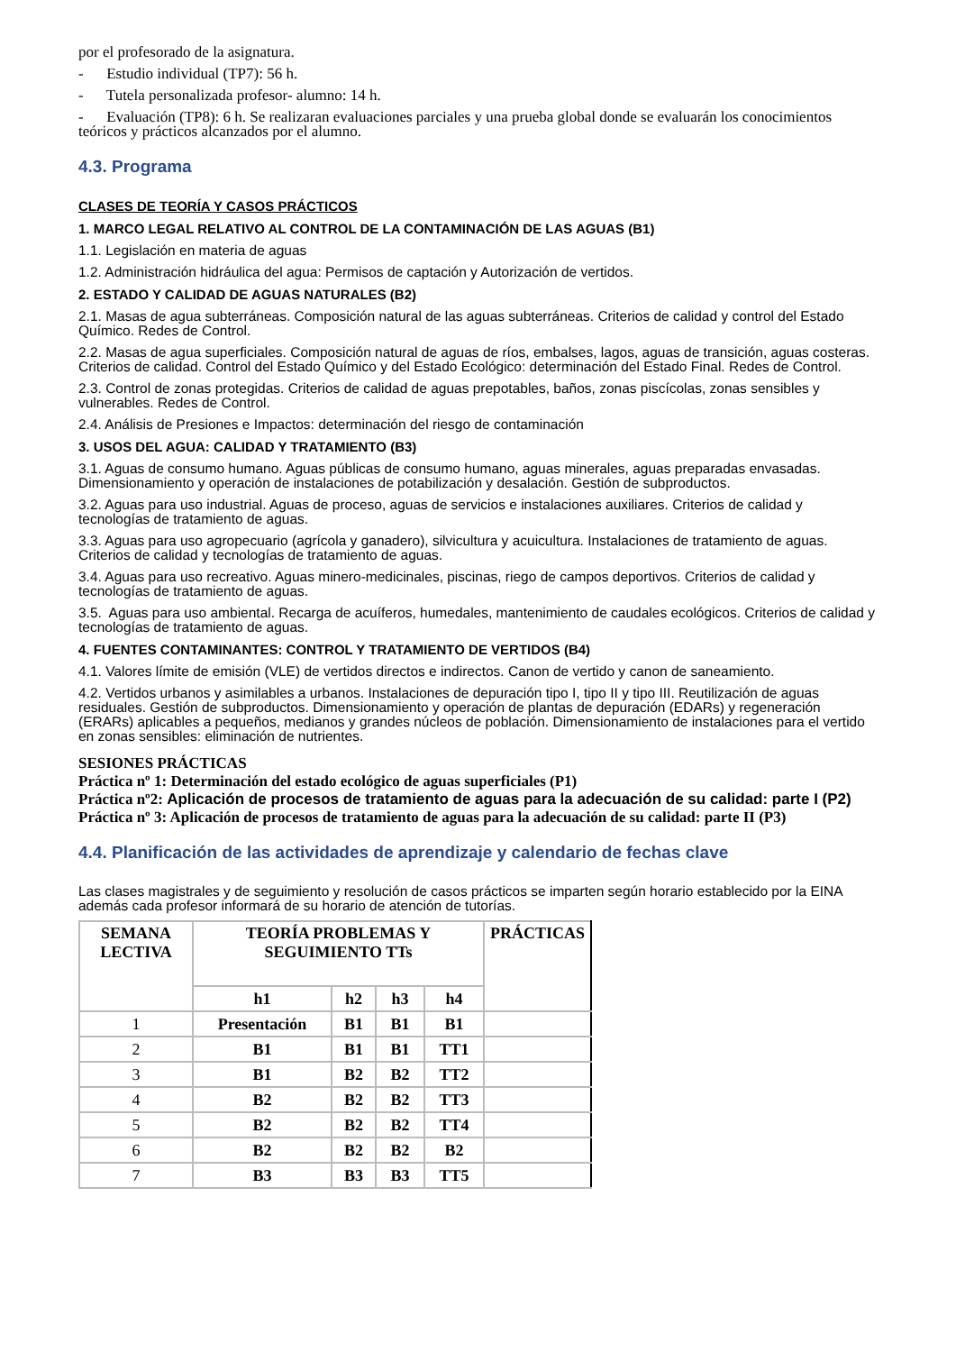por el profesorado de la asignatura.
- Estudio individual (TP7): 56 h.
- Tutela personalizada profesor- alumno: 14 h.
- Evaluación (TP8): 6 h. Se realizaran evaluaciones parciales y una prueba global donde se evaluarán los conocimientos teóricos y prácticos alcanzados por el alumno.
4.3. Programa
CLASES DE TEORÍA Y CASOS PRÁCTICOS
1. MARCO LEGAL RELATIVO AL CONTROL DE LA CONTAMINACIÓN DE LAS AGUAS (B1)
1.1. Legislación en materia de aguas
1.2. Administración hidráulica del agua: Permisos de captación y Autorización de vertidos.
2. ESTADO Y CALIDAD DE AGUAS NATURALES (B2)
2.1. Masas de agua subterráneas. Composición natural de las aguas subterráneas. Criterios de calidad y control del Estado Químico. Redes de Control.
2.2. Masas de agua superficiales. Composición natural de aguas de ríos, embalses, lagos, aguas de transición, aguas costeras. Criterios de calidad. Control del Estado Químico y del Estado Ecológico: determinación del Estado Final. Redes de Control.
2.3. Control de zonas protegidas. Criterios de calidad de aguas prepotables, baños, zonas piscícolas, zonas sensibles y vulnerables. Redes de Control.
2.4. Análisis de Presiones e Impactos: determinación del riesgo de contaminación
3. USOS DEL AGUA: CALIDAD Y TRATAMIENTO (B3)
3.1. Aguas de consumo humano. Aguas públicas de consumo humano, aguas minerales, aguas preparadas envasadas. Dimensionamiento y operación de instalaciones de potabilización y desalación. Gestión de subproductos.
3.2. Aguas para uso industrial. Aguas de proceso, aguas de servicios e instalaciones auxiliares. Criterios de calidad y tecnologías de tratamiento de aguas.
3.3. Aguas para uso agropecuario (agrícola y ganadero), silvicultura y acuicultura. Instalaciones de tratamiento de aguas. Criterios de calidad y tecnologías de tratamiento de aguas.
3.4. Aguas para uso recreativo. Aguas minero-medicinales, piscinas, riego de campos deportivos. Criterios de calidad y tecnologías de tratamiento de aguas.
3.5. Aguas para uso ambiental. Recarga de acuíferos, humedales, mantenimiento de caudales ecológicos. Criterios de calidad y tecnologías de tratamiento de aguas.
4. FUENTES CONTAMINANTES: CONTROL Y TRATAMIENTO DE VERTIDOS (B4)
4.1. Valores límite de emisión (VLE) de vertidos directos e indirectos. Canon de vertido y canon de saneamiento.
4.2. Vertidos urbanos y asimilables a urbanos. Instalaciones de depuración tipo I, tipo II y tipo III. Reutilización de aguas residuales. Gestión de subproductos. Dimensionamiento y operación de plantas de depuración (EDARs) y regeneración (ERARs) aplicables a pequeños, medianos y grandes núcleos de población. Dimensionamiento de instalaciones para el vertido en zonas sensibles: eliminación de nutrientes.
SESIONES PRÁCTICAS
Práctica nº 1: Determinación del estado ecológico de aguas superficiales (P1)
Práctica nº2: Aplicación de procesos de tratamiento de aguas para la adecuación de su calidad: parte I (P2)
Práctica nº 3: Aplicación de procesos de tratamiento de aguas para la adecuación de su calidad: parte II (P3)
4.4. Planificación de las actividades de aprendizaje y calendario de fechas clave
Las clases magistrales y de seguimiento y resolución de casos prácticos se imparten según horario establecido por la EINA además cada profesor informará de su horario de atención de tutorías.
| SEMANA LECTIVA | TEORÍA PROBLEMAS Y SEGUIMIENTO TTs | | | | PRÁCTICAS |
| --- | --- | --- | --- | --- | --- |
| | h1 | h2 | h3 | h4 | |
| 1 | Presentación | B1 | B1 | B1 | |
| 2 | B1 | B1 | B1 | TT1 | |
| 3 | B1 | B2 | B2 | TT2 | |
| 4 | B2 | B2 | B2 | TT3 | |
| 5 | B2 | B2 | B2 | TT4 | |
| 6 | B2 | B2 | B2 | B2 | |
| 7 | B3 | B3 | B3 | TT5 | |